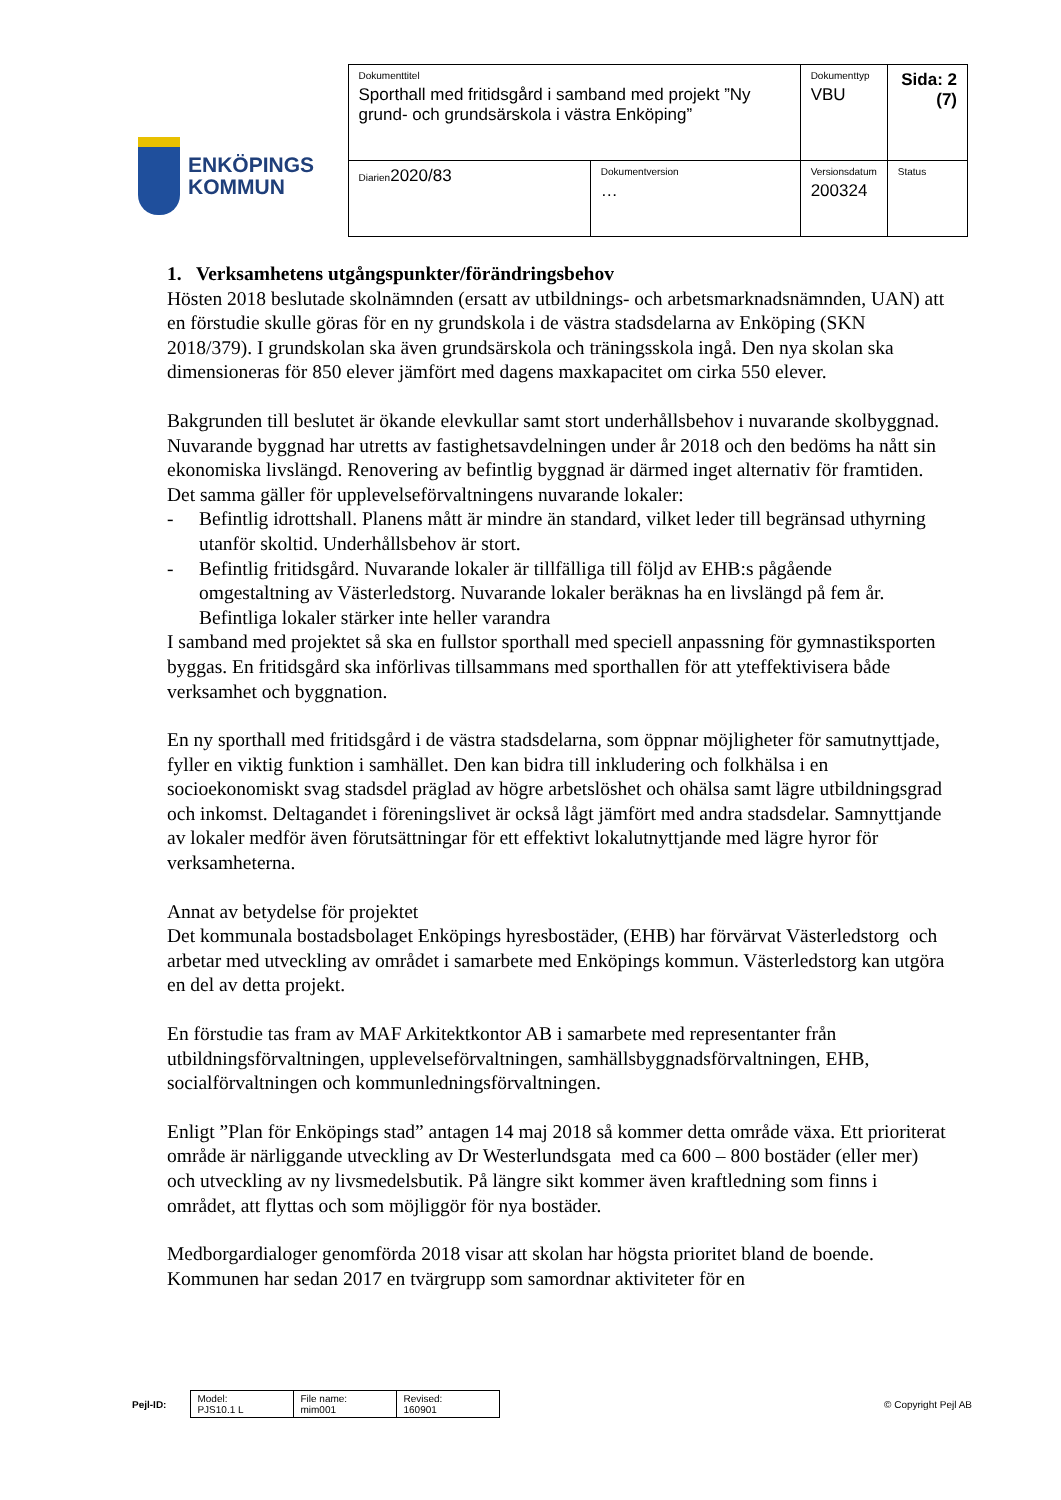ENKÖPINGS
KOMMUN
| Dokumenttitel Sporthall med fritidsgård i samband med projekt ”Ny grund- och grundsärskola i västra Enköping” | | Dokumenttyp VBU | Sida: 2 (7) |
| Diarien 2020/83 | Dokumentversion … | Versionsdatum 200324 | Status |
1. Verksamhetens utgångspunkter/förändringsbehov
Hösten 2018 beslutade skolnämnden (ersatt av utbildnings- och arbetsmarknadsnämnden, UAN) att en förstudie skulle göras för en ny grundskola i de västra stadsdelarna av Enköping (SKN 2018/379). I grundskolan ska även grundsärskola och träningsskola ingå. Den nya skolan ska dimensioneras för 850 elever jämfört med dagens maxkapacitet om cirka 550 elever.
Bakgrunden till beslutet är ökande elevkullar samt stort underhållsbehov i nuvarande skolbyggnad. Nuvarande byggnad har utretts av fastighetsavdelningen under år 2018 och den bedöms ha nått sin ekonomiska livslängd. Renovering av befintlig byggnad är därmed inget alternativ för framtiden. Det samma gäller för upplevelseförvaltningens nuvarande lokaler:
- Befintlig idrottshall. Planens mått är mindre än standard, vilket leder till begränsad uthyrning utanför skoltid. Underhållsbehov är stort.
- Befintlig fritidsgård. Nuvarande lokaler är tillfälliga till följd av EHB:s pågående omgestaltning av Västerledstorg. Nuvarande lokaler beräknas ha en livslängd på fem år. Befintliga lokaler stärker inte heller varandra
I samband med projektet så ska en fullstor sporthall med speciell anpassning för gymnastiksporten byggas. En fritidsgård ska införlivas tillsammans med sporthallen för att yteffektivisera både verksamhet och byggnation.
En ny sporthall med fritidsgård i de västra stadsdelarna, som öppnar möjligheter för samutnyttjade, fyller en viktig funktion i samhället. Den kan bidra till inkludering och folkhälsa i en socioekonomiskt svag stadsdel präglad av högre arbetslöshet och ohälsa samt lägre utbildningsgrad och inkomst. Deltagandet i föreningslivet är också lågt jämfört med andra stadsdelar. Samnyttjande av lokaler medför även förutsättningar för ett effektivt lokalutnyttjande med lägre hyror för verksamheterna.
Annat av betydelse för projektet
Det kommunala bostadsbolaget Enköpings hyresbostäder, (EHB) har förvärvat Västerledstorg och arbetar med utveckling av området i samarbete med Enköpings kommun. Västerledstorg kan utgöra en del av detta projekt.
En förstudie tas fram av MAF Arkitektkontor AB i samarbete med representanter från utbildningsförvaltningen, upplevelseförvaltningen, samhällsbyggnadsförvaltningen, EHB, socialförvaltningen och kommunledningsförvaltningen.
Enligt ”Plan för Enköpings stad” antagen 14 maj 2018 så kommer detta område växa. Ett prioriterat område är närliggande utveckling av Dr Westerlundsgata med ca 600 – 800 bostäder (eller mer) och utveckling av ny livsmedelsbutik. På längre sikt kommer även kraftledning som finns i området, att flyttas och som möjliggör för nya bostäder.
Medborgardialoger genomförda 2018 visar att skolan har högsta prioritet bland de boende. Kommunen har sedan 2017 en tvärgrupp som samordnar aktiviteter för en
Pejl-ID:
| Model: PJS10.1 L | File name: mim001 | Revised: 160901 |
© Copyright Pejl AB